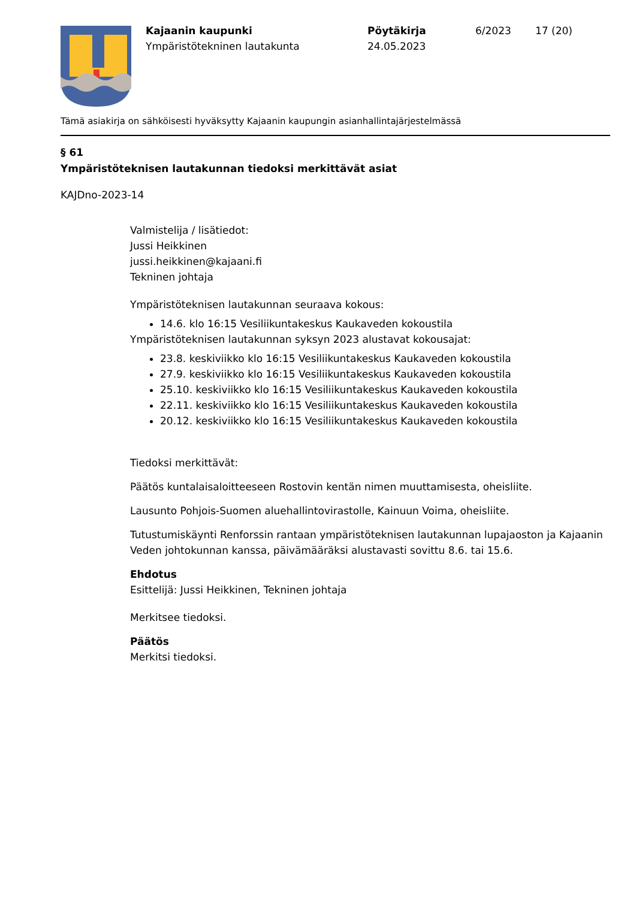Kajaanin kaupunki
Ympäristötekninen lautakunta
Pöytäkirja
24.05.2023
6/2023 17 (20)
Tämä asiakirja on sähköisesti hyväksytty Kajaanin kaupungin asianhallintajärjestelmässä
§ 61
Ympäristöteknisen lautakunnan tiedoksi merkittävät asiat
KAJDno-2023-14
Valmistelija / lisätiedot:
Jussi Heikkinen
jussi.heikkinen@kajaani.fi
Tekninen johtaja
Ympäristöteknisen lautakunnan seuraava kokous:
14.6. klo 16:15 Vesiliikuntakeskus Kaukaveden kokoustila
Ympäristöteknisen lautakunnan syksyn 2023 alustavat kokousajat:
23.8. keskiviikko klo 16:15 Vesiliikuntakeskus Kaukaveden kokoustila
27.9. keskiviikko klo 16:15 Vesiliikuntakeskus Kaukaveden kokoustila
25.10. keskiviikko klo 16:15 Vesiliikuntakeskus Kaukaveden kokoustila
22.11. keskiviikko klo 16:15 Vesiliikuntakeskus Kaukaveden kokoustila
20.12. keskiviikko klo 16:15 Vesiliikuntakeskus Kaukaveden kokoustila
Tiedoksi merkittävät:
Päätös kuntalaisaloitteeseen Rostovin kentän nimen muuttamisesta, oheisliite.
Lausunto Pohjois-Suomen aluehallintovirastolle, Kainuun Voima, oheisliite.
Tutustumiskäynti Renforssin rantaan ympäristöteknisen lautakunnan lupajaoston ja Kajaanin Veden johtokunnan kanssa, päivämääräksi alustavasti sovittu 8.6. tai 15.6.
Ehdotus
Esittelijä: Jussi Heikkinen, Tekninen johtaja
Merkitsee tiedoksi.
Päätös
Merkitsi tiedoksi.